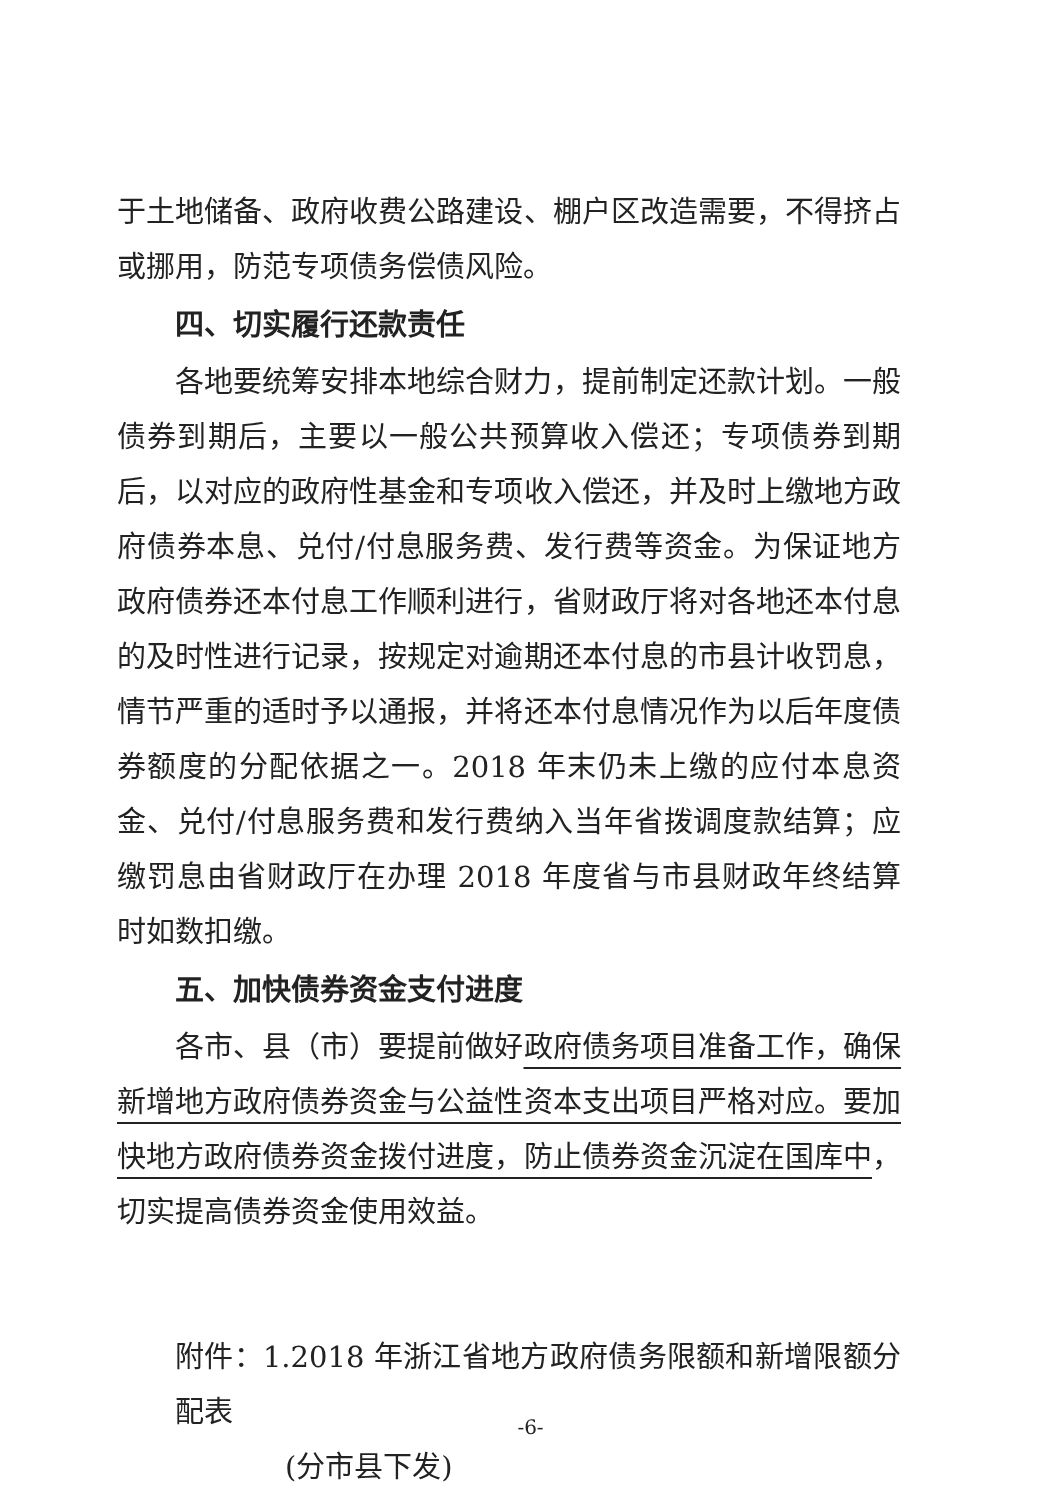于土地储备、政府收费公路建设、棚户区改造需要，不得挤占或挪用，防范专项债务偿债风险。
四、切实履行还款责任
各地要统筹安排本地综合财力，提前制定还款计划。一般债券到期后，主要以一般公共预算收入偿还；专项债券到期后，以对应的政府性基金和专项收入偿还，并及时上缴地方政府债券本息、兑付/付息服务费、发行费等资金。为保证地方政府债券还本付息工作顺利进行，省财政厅将对各地还本付息的及时性进行记录，按规定对逾期还本付息的市县计收罚息，情节严重的适时予以通报，并将还本付息情况作为以后年度债券额度的分配依据之一。2018 年末仍未上缴的应付本息资金、兑付/付息服务费和发行费纳入当年省拨调度款结算；应缴罚息由省财政厅在办理 2018 年度省与市县财政年终结算时如数扣缴。
五、加快债券资金支付进度
各市、县（市）要提前做好政府债务项目准备工作，确保新增地方政府债券资金与公益性资本支出项目严格对应。要加快地方政府债券资金拨付进度，防止债券资金沉淀在国库中，切实提高债券资金使用效益。
附件：1.2018 年浙江省地方政府债务限额和新增限额分配表
(分市县下发)
-6-